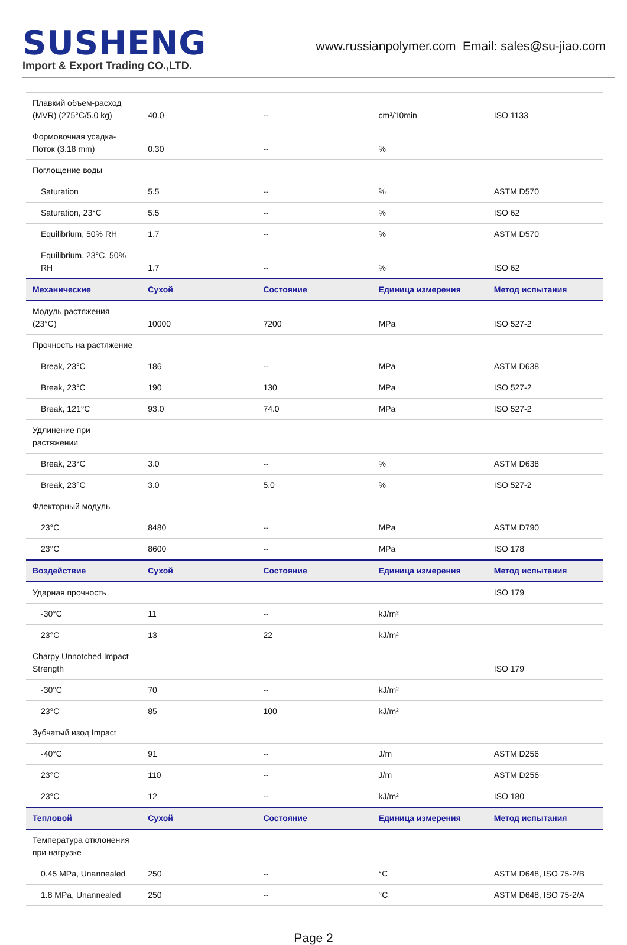SUSHENG
Import & Export Trading CO.,LTD.
www.russianpolymer.com Email: sales@su-jiao.com
| Плавкий объем-расход (MVR) (275°C/5.0 kg) | 40.0 | -- | cm³/10min | ISO 1133 |
| Формовочная усадка-Поток (3.18 mm) | 0.30 | -- | % | |
| Поглощение воды | | | | |
| Saturation | 5.5 | -- | % | ASTM D570 |
| Saturation, 23°C | 5.5 | -- | % | ISO 62 |
| Equilibrium, 50% RH | 1.7 | -- | % | ASTM D570 |
| Equilibrium, 23°C, 50% RH | 1.7 | -- | % | ISO 62 |
| Механические | Сухой | Состояние | Единица измерения | Метод испытания |
| Модуль растяжения (23°C) | 10000 | 7200 | MPa | ISO 527-2 |
| Прочность на растяжение | | | | |
| Break, 23°C | 186 | -- | MPa | ASTM D638 |
| Break, 23°C | 190 | 130 | MPa | ISO 527-2 |
| Break, 121°C | 93.0 | 74.0 | MPa | ISO 527-2 |
| Удлинение при растяжении | | | | |
| Break, 23°C | 3.0 | -- | % | ASTM D638 |
| Break, 23°C | 3.0 | 5.0 | % | ISO 527-2 |
| Флекторный модуль | | | | |
| 23°C | 8480 | -- | MPa | ASTM D790 |
| 23°C | 8600 | -- | MPa | ISO 178 |
| Воздействие | Сухой | Состояние | Единица измерения | Метод испытания |
| Ударная прочность | | | | ISO 179 |
| -30°C | 11 | -- | kJ/m² | |
| 23°C | 13 | 22 | kJ/m² | |
| Charpy Unnotched Impact Strength | | | | ISO 179 |
| -30°C | 70 | -- | kJ/m² | |
| 23°C | 85 | 100 | kJ/m² | |
| Зубчатый изод Impact | | | | |
| -40°C | 91 | -- | J/m | ASTM D256 |
| 23°C | 110 | -- | J/m | ASTM D256 |
| 23°C | 12 | -- | kJ/m² | ISO 180 |
| Тепловой | Сухой | Состояние | Единица измерения | Метод испытания |
| Температура отклонения при нагрузке | | | | |
| 0.45 MPa, Unannealed | 250 | -- | °C | ASTM D648, ISO 75-2/B |
| 1.8 MPa, Unannealed | 250 | -- | °C | ASTM D648, ISO 75-2/A |
Page 2